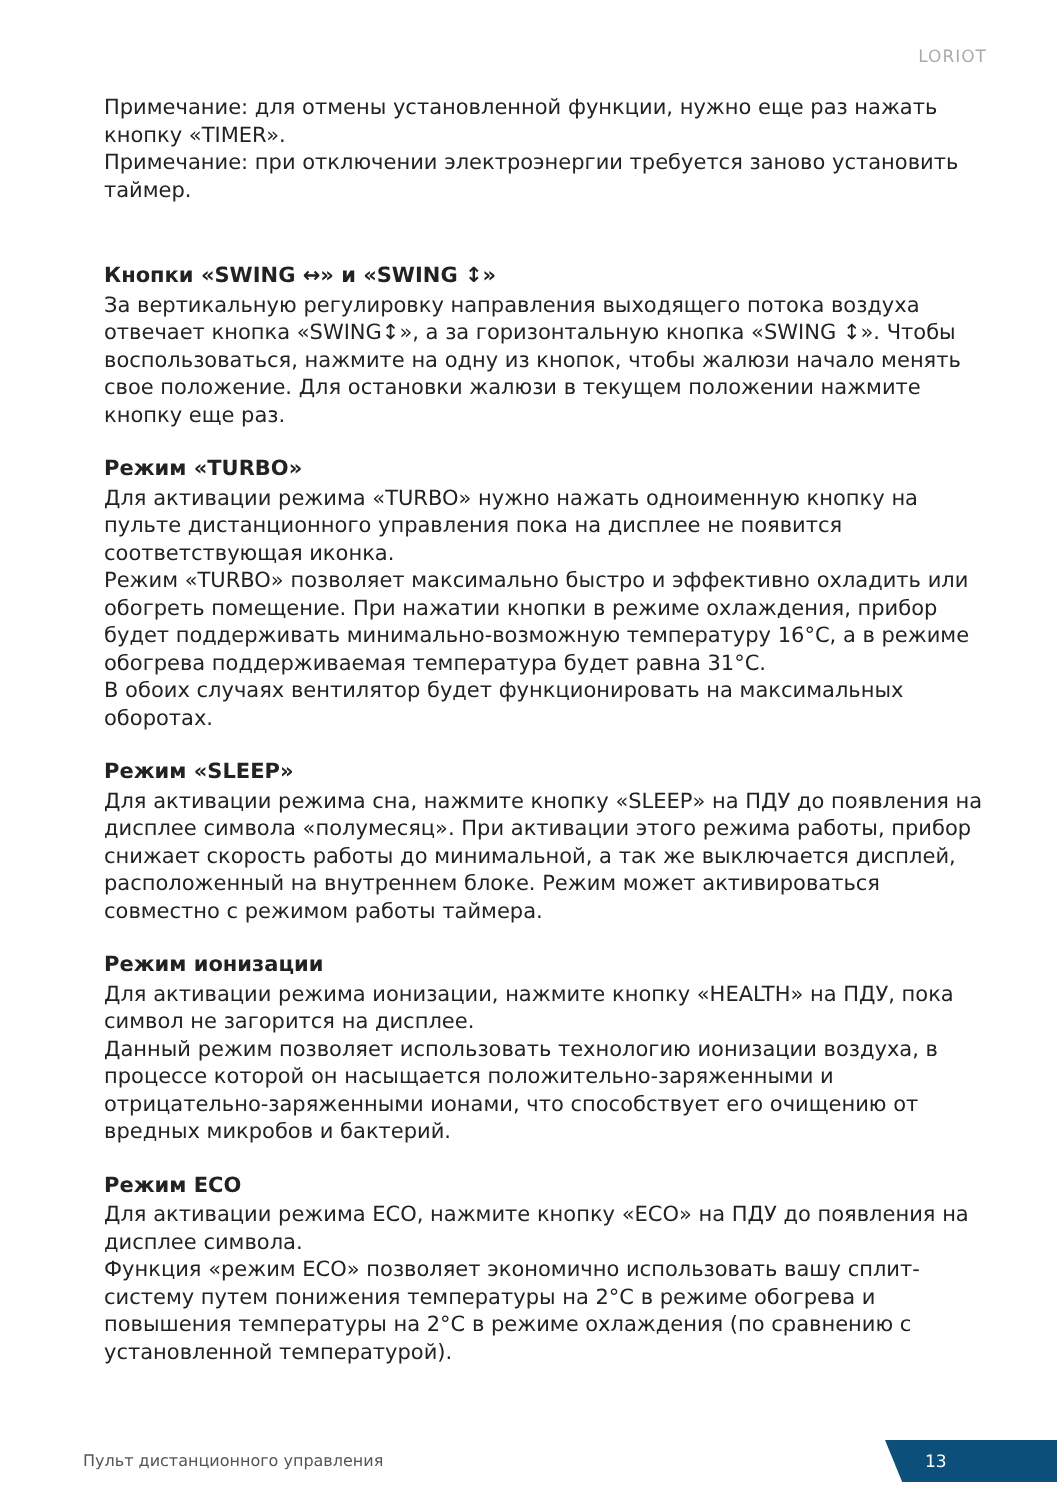LORIOT
Примечание: для отмены установленной функции, нужно еще раз нажать кнопку «TIMER».
Примечание: при отключении электроэнергии требуется заново установить таймер.
Кнопки «SWING ↔» и «SWING ↕»
За вертикальную регулировку направления выходящего потока воздуха отвечает кнопка «SWING↕», а за горизонтальную кнопка «SWING ↕». Чтобы воспользоваться, нажмите на одну из кнопок, чтобы жалюзи начало менять свое положение. Для остановки жалюзи в текущем положении нажмите кнопку еще раз.
Режим «TURBO»
Для активации режима «TURBO» нужно нажать одноименную кнопку на пульте дистанционного управления пока на дисплее не появится соответствующая иконка.
Режим «TURBO» позволяет максимально быстро и эффективно охладить или обогреть помещение. При нажатии кнопки в режиме охлаждения, прибор будет поддерживать минимально-возможную температуру 16°C, а в режиме обогрева поддерживаемая температура будет равна 31°C.
В обоих случаях вентилятор будет функционировать на максимальных оборотах.
Режим «SLEEP»
Для активации режима сна, нажмите кнопку «SLEEP» на ПДУ до появления на дисплее символа «полумесяц». При активации этого режима работы, прибор снижает скорость работы до минимальной, а так же выключается дисплей, расположенный на внутреннем блоке. Режим может активироваться совместно с режимом работы таймера.
Режим ионизации
Для активации режима ионизации, нажмите кнопку «HEALTH» на ПДУ, пока символ не загорится на дисплее.
Данный режим позволяет использовать технологию ионизации воздуха, в процессе которой он насыщается положительно-заряженными и отрицательно-заряженными ионами, что способствует его очищению от вредных микробов и бактерий.
Режим ECO
Для активации режима ECO, нажмите кнопку «ECO» на ПДУ до появления на дисплее символа.
Функция «режим ECO» позволяет экономично использовать вашу сплит-систему путем понижения температуры на 2°C в режиме обогрева и повышения температуры на 2°C в режиме охлаждения (по сравнению с установленной температурой).
Пульт дистанционного управления
13